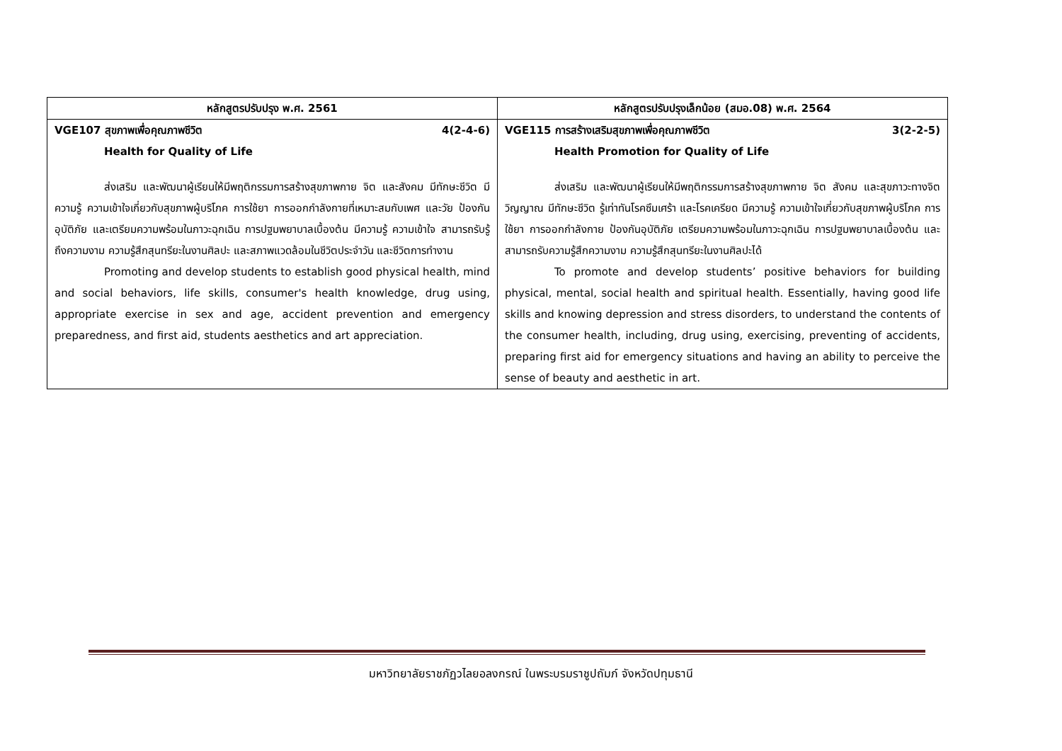| หลักสูตรปรับปรุง พ.ศ. 2561 | หลักสูตรปรับปรุงเล็กน้อย (สมอ.08) พ.ศ. 2564 |
| --- | --- |
| VGE107 สุขภาพเพื่อคุณภาพชีวิต 4(2-4-6) Health for Quality of Life ส่งเสริม และพัฒนาผู้เรียนให้มีพฤติกรรมการสร้างสุขภาพกาย จิต และสังคม มีทักษะชีวิต มีความรู้ ความเข้าใจเกี่ยวกับสุขภาพผู้บริโภค การใช้ยา การออกกำลังกายที่เหมาะสมกับเพศ และวัย ป้องกันอุบัติภัย และเตรียมความพร้อมในภาวะฉุกเฉิน การปฐมพยาบาลเบื้องต้น มีความรู้ ความเข้าใจ สามารถรับรู้ถึงความงาม ความรู้สึกสุนทรียะในงานศิลปะ และสภาพแวดล้อมในชีวิตประจำวัน และชีวิตการทำงาน Promoting and develop students to establish good physical health, mind and social behaviors, life skills, consumer's health knowledge, drug using, appropriate exercise in sex and age, accident prevention and emergency preparedness, and first aid, students aesthetics and art appreciation. | VGE115 การสร้างเสริมสุขภาพเพื่อคุณภาพชีวิต 3(2-2-5) Health Promotion for Quality of Life ส่งเสริม และพัฒนาผู้เรียนให้มีพฤติกรรมการสร้างสุขภาพกาย จิต สังคม และสุขภาวะทางจิตวิญญาณ มีทักษะชีวิต รู้เท่าทันโรคซึมเศร้า และโรคเครียด มีความรู้ ความเข้าใจเกี่ยวกับสุขภาพผู้บริโภค การใช้ยา การออกกำลังกาย ป้องกันอุบัติภัย เตรียมความพร้อมในภาวะฉุกเฉิน การปฐมพยาบาลเบื้องต้น และสามารถรับความรู้สึกความงาม ความรู้สึกสุนทรียะในงานศิลปะได้ To promote and develop students’ positive behaviors for building physical, mental, social health and spiritual health. Essentially, having good life skills and knowing depression and stress disorders, to understand the contents of the consumer health, including, drug using, exercising, preventing of accidents, preparing first aid for emergency situations and having an ability to perceive the sense of beauty and aesthetic in art. |
มหาวิทยาลัยราชภัฏวไลยอลงกรณ์ ในพระบรมราชูปถัมภ์ จังหวัดปทุมธานี